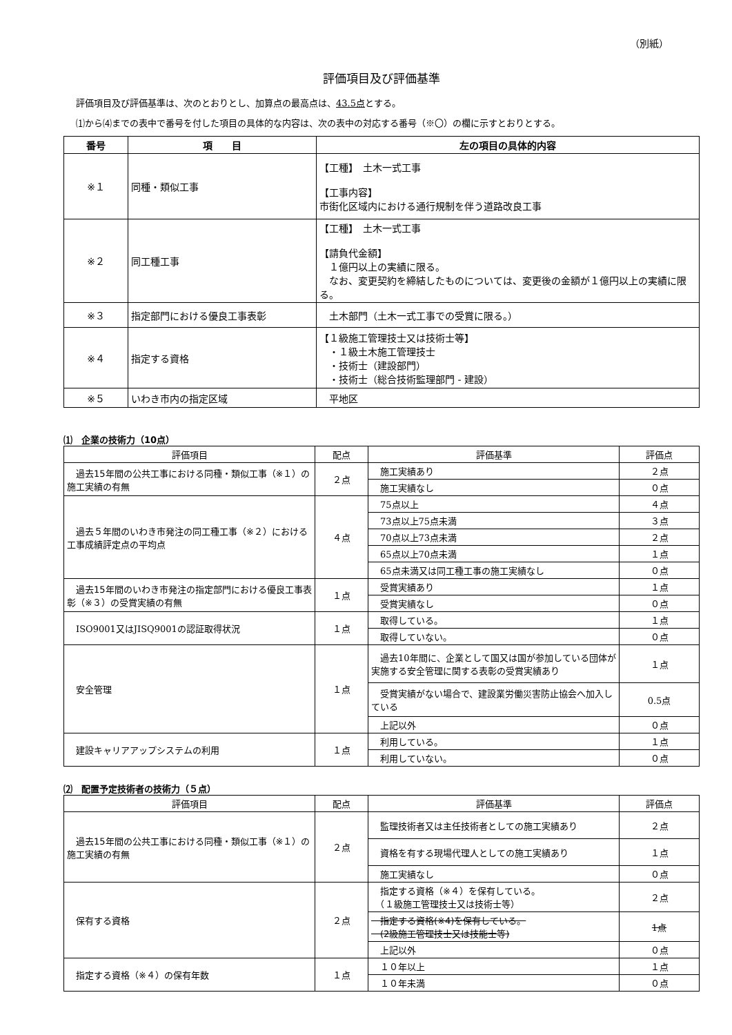（別紙）
評価項目及び評価基準
評価項目及び評価基準は、次のとおりとし、加算点の最高点は、43.5点とする。
⑴から⑷までの表中で番号を付した項目の具体的な内容は、次の表中の対応する番号（※〇）の欄に示すとおりとする。
| 番号 | 項 目 | 左の項目の具体的内容 |
| --- | --- | --- |
| ※１ | 同種・類似工事 | 【工種】 土木一式工事 【工事内容】 市街化区域内における通行規制を伴う道路改良工事 |
| ※２ | 同工種工事 | 【工種】 土木一式工事 【請負代金額】 １億円以上の実績に限る。 なお、変更契約を締結したものについては、変更後の金額が１億円以上の実績に限る。 |
| ※３ | 指定部門における優良工事表彰 | 土木部門（土木一式工事での受賞に限る。） |
| ※４ | 指定する資格 | 【１級施工管理技士又は技術士等】 ・１級土木施工管理技士 ・技術士（建設部門） ・技術士（総合技術監理部門 - 建設） |
| ※５ | いわき市内の指定区域 | 平地区 |
⑴　企業の技術力（10点）
| 評価項目 | 配点 | 評価基準 | 評価点 |
| --- | --- | --- | --- |
| 過去15年間の公共工事における同種・類似工事（※１）の施工実績の有無 | ２点 | 施工実績あり | ２点 |
| | | 施工実績なし | ０点 |
| 過去５年間のいわき市発注の 同工種工事（※２） における工事成績評定点の平均点 | ４点 | 75点以上 | ４点 |
| | | 73点以上75点未満 | ３点 |
| | | 70点以上73点未満 | ２点 |
| | | 65点以上70点未満 | １点 |
| | | 65点未満又は同工種工事の施工実績なし | ０点 |
| 過去15年間のいわき市発注の指定部門における優良工事表彰（※３）の受賞実績の有無 | １点 | 受賞実績あり | １点 |
| | | 受賞実績なし | ０点 |
| ISO9001又はJISQ9001の認証取得状況 | １点 | 取得している。 | １点 |
| | | 取得していない。 | ０点 |
| 安全管理 | １点 | 過去10年間に、企業として国又は国が参加している団体が実施する安全管理に関する表彰の受賞実績あり | １点 |
| | | 受賞実績がない場合で、建設業労働災害防止協会へ加入している | 0.5点 |
| | | 上記以外 | ０点 |
| 建設キャリアアップシステムの利用 | １点 | 利用している。 | １点 |
| | | 利用していない。 | ０点 |
⑵　配置予定技術者の技術力（５点）
| 評価項目 | 配点 | 評価基準 | 評価点 |
| --- | --- | --- | --- |
| 過去15年間の公共工事における同種・類似工事（※１）の施工実績の有無 | ２点 | 監理技術者又は主任技術者としての施工実績あり | ２点 |
| | | 資格を有する現場代理人としての施工実績あり | １点 |
| | | 施工実績なし | ０点 |
| 保有する資格 | ２点 | 指定する資格（※４）を保有している。 （１級施工管理技士又は技術士等） | ２点 |
| | | 指定する資格(※4)を保有している。 (2級施工管理技士又は技能士等) | 1点 |
| | | 上記以外 | ０点 |
| 指定する資格（※４） の保有年数 | １点 | １０年以上 | １点 |
| | | １０年未満 | ０点 |